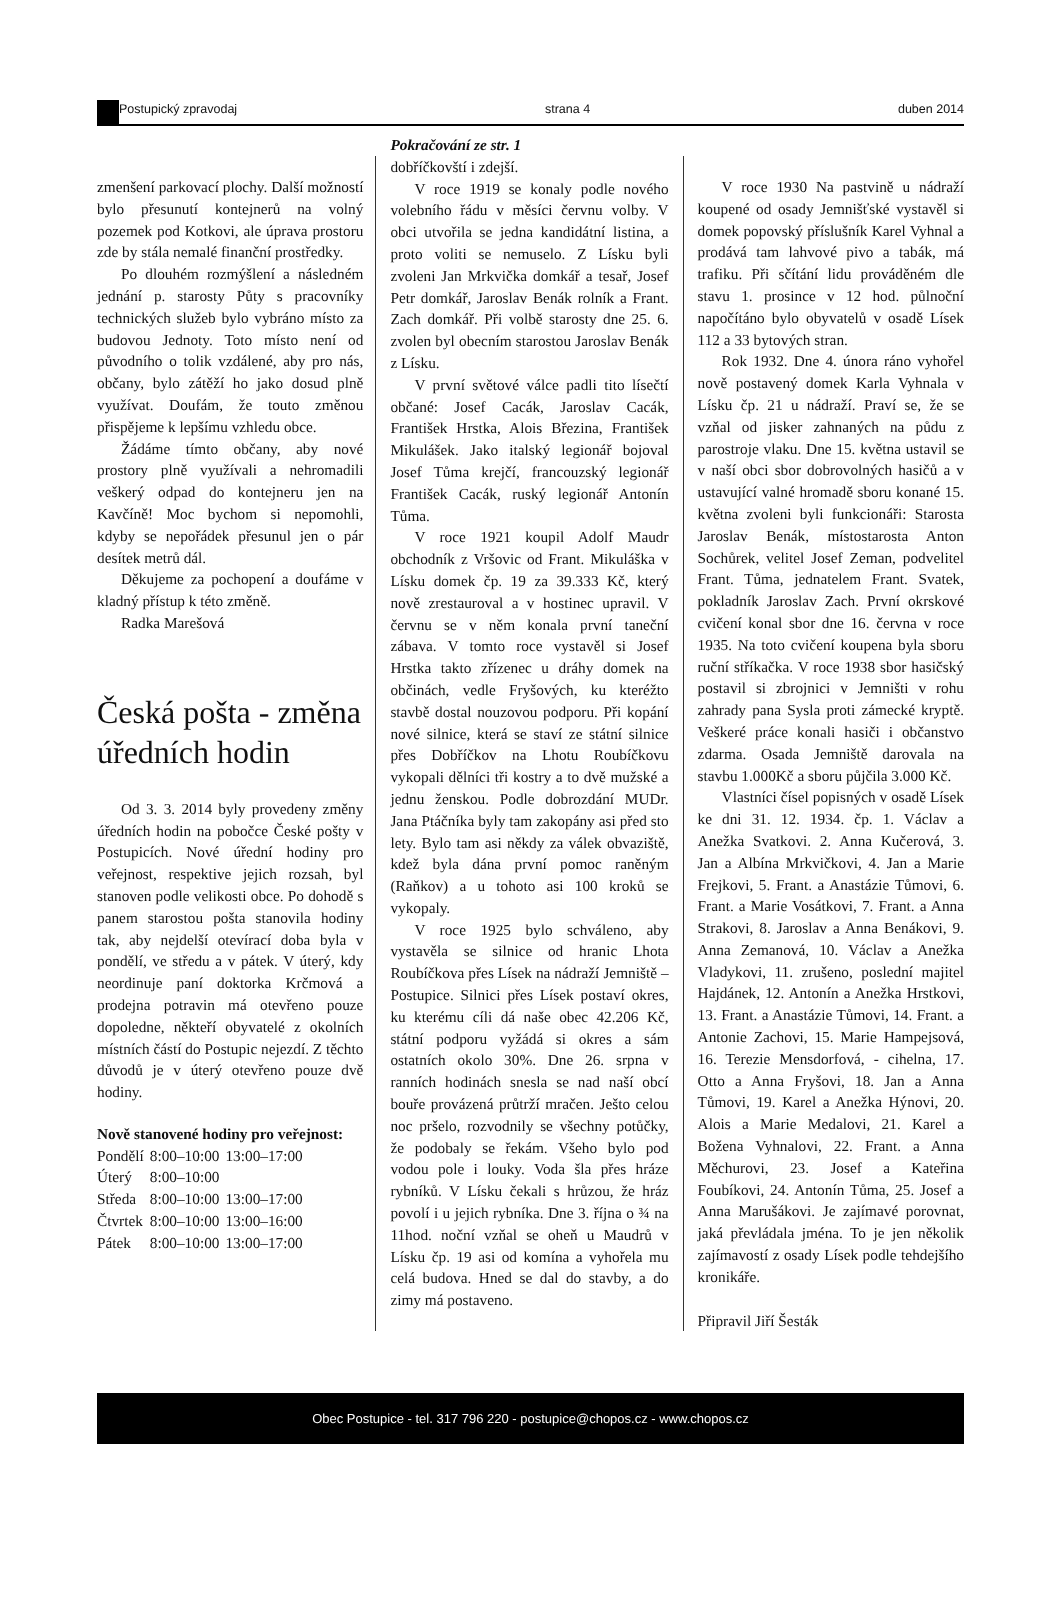Postupický zpravodaj strana 4 duben 2014
zmenšení parkovací plochy. Další možností bylo přesunutí kontejnerů na volný pozemek pod Kotkovi, ale úprava prostoru zde by stála nemalé finanční prostředky.
Po dlouhém rozmýšlení a následném jednání p. starosty Půty s pracovníky technických služeb bylo vybráno místo za budovou Jednoty. Toto místo není od původního o tolik vzdálené, aby pro nás, občany, bylo zátěží ho jako dosud plně využívat. Doufám, že touto změnou přispějeme k lepšímu vzhledu obce.
Žádáme tímto občany, aby nové prostory plně využívali a nehromadili veškerý odpad do kontejneru jen na Kavčíně! Moc bychom si nepomohli, kdyby se nepořádek přesunul jen o pár desítek metrů dál.
Děkujeme za pochopení a doufáme v kladný přístup k této změně.
Radka Marešová
Česká pošta - změna úředních hodin
Od 3. 3. 2014 byly provedeny změny úředních hodin na pobočce České pošty v Postupicích. Nové úřední hodiny pro veřejnost, respektive jejich rozsah, byl stanoven podle velikosti obce. Po dohodě s panem starostou pošta stanovila hodiny tak, aby nejdelší otevírací doba byla v pondělí, ve středu a v pátek. V úterý, kdy neordinuje paní doktorka Krčmová a prodejna potravin má otevřeno pouze dopoledne, někteří obyvatelé z okolních místních částí do Postupic nejezdí. Z těchto důvodů je v úterý otevřeno pouze dvě hodiny.
Nově stanovené hodiny pro veřejnost:
| Pondělí | 8:00–10:00 | 13:00–17:00 |
| Úterý | 8:00–10:00 | |
| Středa | 8:00–10:00 | 13:00–17:00 |
| Čtvrtek | 8:00–10:00 | 13:00–16:00 |
| Pátek | 8:00–10:00 | 13:00–17:00 |
Pokračování ze str. 1
dobříčkovští i zdejší.
V roce 1919 se konaly podle nového volebního řádu v měsíci červnu volby. V obci utvořila se jedna kandidátní listina, a proto voliti se nemuselo. Z Lísku byli zvoleni Jan Mrkvička domkář a tesař, Josef Petr domkář, Jaroslav Benák rolník a Frant. Zach domkář. Při volbě starosty dne 25. 6. zvolen byl obecním starostou Jaroslav Benák z Lísku.
V první světové válce padli tito lísečtí občané: Josef Cacák, Jaroslav Cacák, František Hrstka, Alois Březina, František Mikulášek. Jako italský legionář bojoval Josef Tůma krejčí, francouzský legionář František Cacák, ruský legionář Antonín Tůma.
V roce 1921 koupil Adolf Maudr obchodník z Vršovic od Frant. Mikuláška v Lísku domek čp. 19 za 39.333 Kč, který nově zrestauroval a v hostinec upravil. V červnu se v něm konala první taneční zábava. V tomto roce vystavěl si Josef Hrstka takto zřízenec u dráhy domek na občinách, vedle Fryšových, ku kteréžto stavbě dostal nouzovou podporu. Při kopání nové silnice, která se staví ze státní silnice přes Dobříčkov na Lhotu Roubíčkovu vykopali dělníci tři kostry a to dvě mužské a jednu ženskou. Podle dobrozdání MUDr. Jana Ptáčníka byly tam zakopány asi před sto lety. Bylo tam asi někdy za válek obvaziště, kdež byla dána první pomoc raněným (Raňkov) a u tohoto asi 100 kroků se vykopaly.
V roce 1925 bylo schváleno, aby vystavěla se silnice od hranic Lhota Roubíčkova přes Lísek na nádraží Jemniště – Postupice. Silnici přes Lísek postaví okres, ku kterému cíli dá naše obec 42.206 Kč, státní podporu vyžádá si okres a sám ostatních okolo 30%. Dne 26. srpna v ranních hodinách snesla se nad naší obcí bouře provázená průtrží mračen. Ješto celou noc pršelo, rozvodnily se všechny potůčky, že podobaly se řekám. Všeho bylo pod vodou pole i louky. Voda šla přes hráze rybníků. V Lísku čekali s hrůzou, že hráz povolí i u jejich rybníka. Dne 3. října o ¾ na 11hod. noční vzňal se oheň u Maudrů v Lísku čp. 19 asi od komína a vyhořela mu celá budova. Hned se dal do stavby, a do zimy má postaveno.
V roce 1930 Na pastvině u nádraží koupené od osady Jemnišťské vystavěl si domek popovský příslušník Karel Vyhnal a prodává tam lahvové pivo a tabák, má trafiku. Při sčítání lidu prováděném dle stavu 1. prosince v 12 hod. půlnoční napočítáno bylo obyvatelů v osadě Lísek 112 a 33 bytových stran.
Rok 1932. Dne 4. února ráno vyhořel nově postavený domek Karla Vyhnala v Lísku čp. 21 u nádraží. Praví se, že se vzňal od jisker zahnaných na půdu z parostroje vlaku. Dne 15. května ustavil se v naší obci sbor dobrovolných hasičů a v ustavující valné hromadě sboru konané 15. května zvoleni byli funkcionáři: Starosta Jaroslav Benák, místostarosta Anton Sochůrek, velitel Josef Zeman, podvelitel Frant. Tůma, jednatelem Frant. Svatek, pokladník Jaroslav Zach. První okrskové cvičení konal sbor dne 16. června v roce 1935. Na toto cvičení koupena byla sboru ruční stříkačka. V roce 1938 sbor hasičský postavil si zbrojnici v Jemništi v rohu zahrady pana Sysla proti zámecké kryptě. Veškeré práce konali hasiči i občanstvo zdarma. Osada Jemniště darovala na stavbu 1.000Kč a sboru půjčila 3.000 Kč.
Vlastníci čísel popisných v osadě Lísek ke dni 31. 12. 1934. čp. 1. Václav a Anežka Svatkovi. 2. Anna Kučerová, 3. Jan a Albína Mrkvičkovi, 4. Jan a Marie Frejkovi, 5. Frant. a Anastázie Tůmovi, 6. Frant. a Marie Vosátkovi, 7. Frant. a Anna Strakovi, 8. Jaroslav a Anna Benákovi, 9. Anna Zemanová, 10. Václav a Anežka Vladykovi, 11. zrušeno, poslední majitel Hajdánek, 12. Antonín a Anežka Hrstkovi, 13. Frant. a Anastázie Tůmovi, 14. Frant. a Antonie Zachovi, 15. Marie Hampejsová, 16. Terezie Mensdorfová, - cihelna, 17. Otto a Anna Fryšovi, 18. Jan a Anna Tůmovi, 19. Karel a Anežka Hýnovi, 20. Alois a Marie Medalovi, 21. Karel a Božena Vyhnalovi, 22. Frant. a Anna Měchurovi, 23. Josef a Kateřina Foubíkovi, 24. Antonín Tůma, 25. Josef a Anna Marušákovi. Je zajímavé porovnat, jaká převládala jména. To je jen několik zajímavostí z osady Lísek podle tehdejšího kronikáře.
Připravil Jiří Šesták
Obec Postupice - tel. 317 796 220 - postupice@chopos.cz - www.chopos.cz